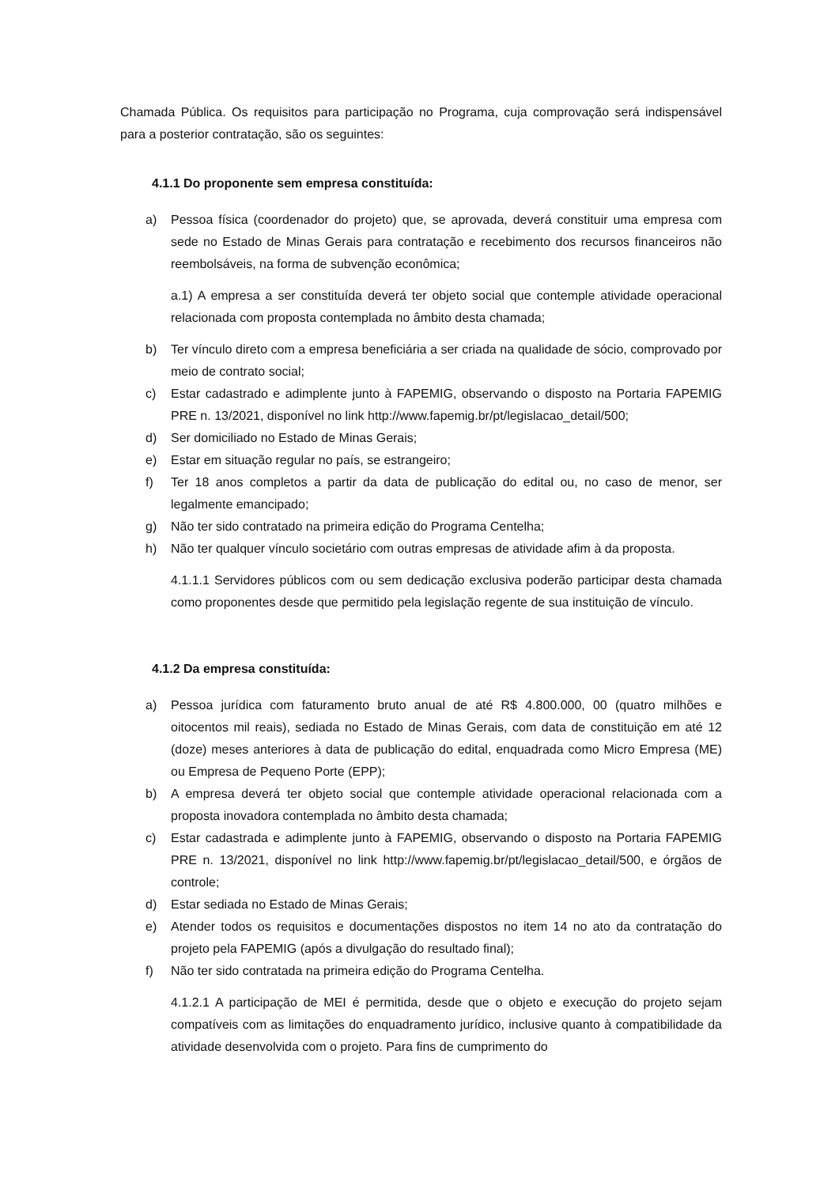Chamada Pública. Os requisitos para participação no Programa, cuja comprovação será indispensável para a posterior contratação, são os seguintes:
4.1.1 Do proponente sem empresa constituída:
a) Pessoa física (coordenador do projeto) que, se aprovada, deverá constituir uma empresa com sede no Estado de Minas Gerais para contratação e recebimento dos recursos financeiros não reembolsáveis, na forma de subvenção econômica;
a.1) A empresa a ser constituída deverá ter objeto social que contemple atividade operacional relacionada com proposta contemplada no âmbito desta chamada;
b) Ter vínculo direto com a empresa beneficiária a ser criada na qualidade de sócio, comprovado por meio de contrato social;
c) Estar cadastrado e adimplente junto à FAPEMIG, observando o disposto na Portaria FAPEMIG PRE n. 13/2021, disponível no link http://www.fapemig.br/pt/legislacao_detail/500;
d) Ser domiciliado no Estado de Minas Gerais;
e) Estar em situação regular no país, se estrangeiro;
f) Ter 18 anos completos a partir da data de publicação do edital ou, no caso de menor, ser legalmente emancipado;
g) Não ter sido contratado na primeira edição do Programa Centelha;
h) Não ter qualquer vínculo societário com outras empresas de atividade afim à da proposta.
4.1.1.1 Servidores públicos com ou sem dedicação exclusiva poderão participar desta chamada como proponentes desde que permitido pela legislação regente de sua instituição de vínculo.
4.1.2 Da empresa constituída:
a) Pessoa jurídica com faturamento bruto anual de até R$ 4.800.000, 00 (quatro milhões e oitocentos mil reais), sediada no Estado de Minas Gerais, com data de constituição em até 12 (doze) meses anteriores à data de publicação do edital, enquadrada como Micro Empresa (ME) ou Empresa de Pequeno Porte (EPP);
b) A empresa deverá ter objeto social que contemple atividade operacional relacionada com a proposta inovadora contemplada no âmbito desta chamada;
c) Estar cadastrada e adimplente junto à FAPEMIG, observando o disposto na Portaria FAPEMIG PRE n. 13/2021, disponível no link http://www.fapemig.br/pt/legislacao_detail/500, e órgãos de controle;
d) Estar sediada no Estado de Minas Gerais;
e) Atender todos os requisitos e documentações dispostos no item 14 no ato da contratação do projeto pela FAPEMIG (após a divulgação do resultado final);
f) Não ter sido contratada na primeira edição do Programa Centelha.
4.1.2.1 A participação de MEI é permitida, desde que o objeto e execução do projeto sejam compatíveis com as limitações do enquadramento jurídico, inclusive quanto à compatibilidade da atividade desenvolvida com o projeto. Para fins de cumprimento do